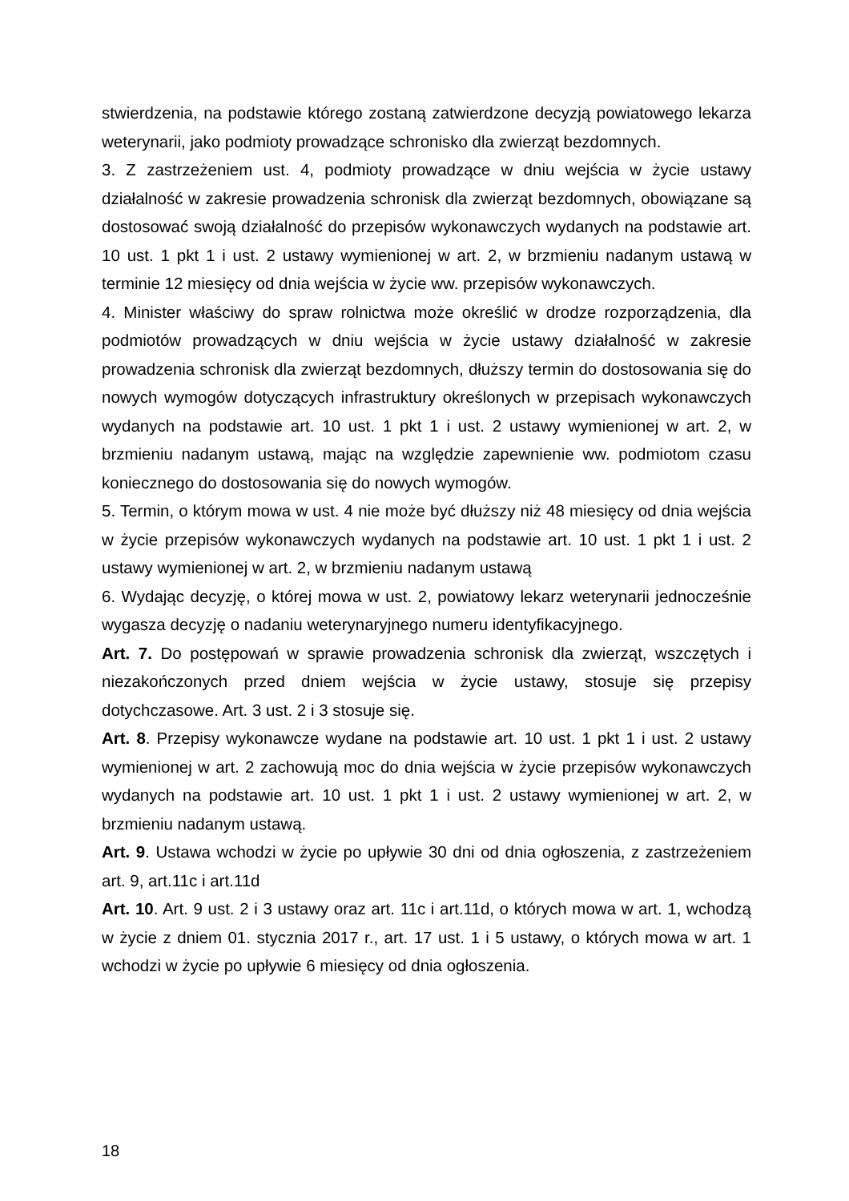stwierdzenia, na podstawie którego zostaną zatwierdzone decyzją powiatowego lekarza weterynarii, jako podmioty prowadzące schronisko dla zwierząt bezdomnych.
3. Z zastrzeżeniem ust. 4, podmioty prowadzące w dniu wejścia w życie ustawy działalność w zakresie prowadzenia schronisk dla zwierząt bezdomnych, obowiązane są dostosować swoją działalność do przepisów wykonawczych wydanych na podstawie art. 10 ust. 1 pkt 1 i ust. 2 ustawy wymienionej w art. 2, w brzmieniu nadanym ustawą w terminie 12 miesięcy od dnia wejścia w życie ww. przepisów wykonawczych.
4. Minister właściwy do spraw rolnictwa może określić w drodze rozporządzenia, dla podmiotów prowadzących w dniu wejścia w życie ustawy działalność w zakresie prowadzenia schronisk dla zwierząt bezdomnych, dłuższy termin do dostosowania się do nowych wymogów dotyczących infrastruktury określonych w przepisach wykonawczych wydanych na podstawie art. 10 ust. 1 pkt 1 i ust. 2 ustawy wymienionej w art. 2, w brzmieniu nadanym ustawą, mając na względzie zapewnienie ww. podmiotom czasu koniecznego do dostosowania się do nowych wymogów.
5. Termin, o którym mowa w ust. 4 nie może być dłuższy niż 48 miesięcy od dnia wejścia w życie przepisów wykonawczych wydanych na podstawie art. 10 ust. 1 pkt 1 i ust. 2 ustawy wymienionej w art. 2, w brzmieniu nadanym ustawą
6. Wydając decyzję, o której mowa w ust. 2, powiatowy lekarz weterynarii jednocześnie wygasza decyzję o nadaniu weterynaryjnego numeru identyfikacyjnego.
Art. 7. Do postępowań w sprawie prowadzenia schronisk dla zwierząt, wszczętych i niezakończonych przed dniem wejścia w życie ustawy, stosuje się przepisy dotychczasowe. Art. 3 ust. 2 i 3 stosuje się.
Art. 8. Przepisy wykonawcze wydane na podstawie art. 10 ust. 1 pkt 1 i ust. 2 ustawy wymienionej w art. 2 zachowują moc do dnia wejścia w życie przepisów wykonawczych wydanych na podstawie art. 10 ust. 1 pkt 1 i ust. 2 ustawy wymienionej w art. 2, w brzmieniu nadanym ustawą.
Art. 9. Ustawa wchodzi w życie po upływie 30 dni od dnia ogłoszenia, z zastrzeżeniem art. 9, art.11c i art.11d
Art. 10. Art. 9 ust. 2 i 3 ustawy oraz art. 11c i art.11d, o których mowa w art. 1, wchodzą w życie z dniem 01. stycznia 2017 r., art. 17 ust. 1 i 5 ustawy, o których mowa w art. 1 wchodzi w życie po upływie 6 miesięcy od dnia ogłoszenia.
18